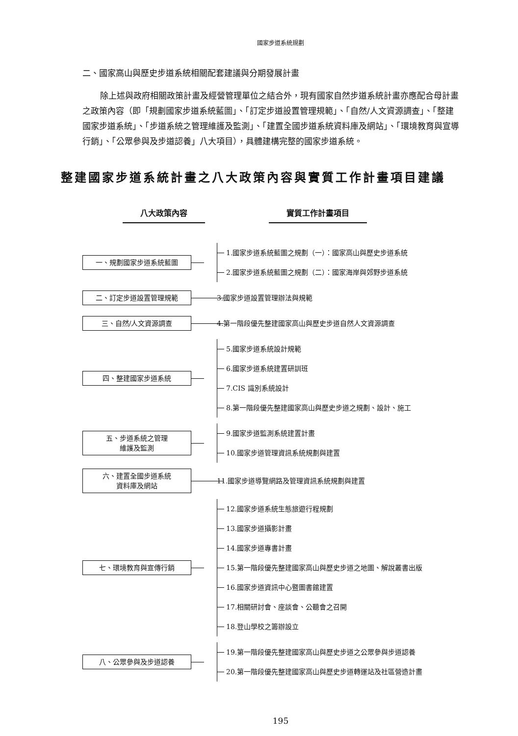國家步道系統規劃
二、國家高山與歷史步道系統相關配套建議與分期發展計畫
除上述與政府相關政策計畫及經營管理單位之結合外，現有國家自然步道系統計畫亦應配合母計畫之政策內容（即「規劃國家步道系統藍圖」、「訂定步道設置管理規範」、「自然/人文資源調查」、「整建國家步道系統」、「步道系統之管理維護及監測」、「建置全國步道系統資料庫及網站」、「環境教育與宣導行銷」、「公眾參與及步道認養」八大項目），具體建構完整的國家步道系統。
整建國家步道系統計畫之八大政策內容與實質工作計畫項目建議
八大政策內容 實質工作計畫項目
一、規劃國家步道系統藍圖
1.國家步道系統藍圖之規劃（一）：國家高山與歷史步道系統
2.國家步道系統藍圖之規劃（二）：國家海岸與郊野步道系統
二、訂定步道設置管理規範
3.國家步道設置管理辦法與規範
三、自然/人文資源調查
4.第一階段優先整建國家高山與歷史步道自然人文資源調查
四、整建國家步道系統
5.國家步道系統設計規範
6.國家步道系統建置研訓班
7.CIS 識別系統設計
8.第一階段優先整建國家高山與歷史步道之規劃、設計、施工
五、步道系統之管理
維護及監測
9.國家步道監測系統建置計畫
10.國家步道管理資訊系統規劃與建置
六、建置全國步道系統
資料庫及網站
11.國家步道導覽網路及管理資訊系統規劃與建置
七、環境教育與宣傳行銷
12.國家步道系統生態旅遊行程規劃
13.國家步道攝影計畫
14.國家步道專書計畫
15.第一階段優先整建國家高山與歷史步道之地圖、解說叢書出版
16.國家步道資訊中心暨圖書館建置
17.相關研討會、座談會、公聽會之召開
18.登山學校之籌辦設立
八、公眾參與及步道認養
19.第一階段優先整建國家高山與歷史步道之公眾參與步道認養
20.第一階段優先整建國家高山與歷史步道轉運站及社區營造計畫
195